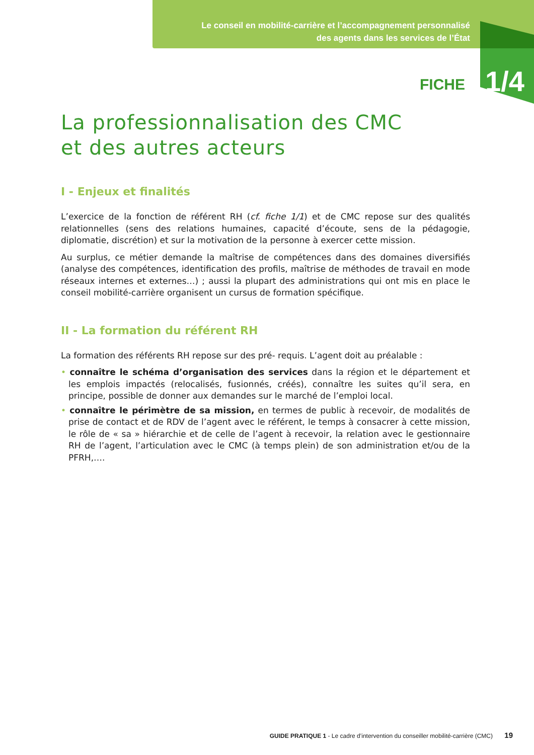Le conseil en mobilité-carrière et l’accompagnement personnalisé
des agents dans les services de l’État
FICHE 1/4
La professionnalisation des CMC
et des autres acteurs
I - Enjeux et finalités
L’exercice de la fonction de référent RH (cf. fiche 1/1) et de CMC repose sur des qualités relationnelles (sens des relations humaines, capacité d’écoute, sens de la pédagogie, diplomatie, discrétion) et sur la motivation de la personne à exercer cette mission.
Au surplus, ce métier demande la maîtrise de compétences dans des domaines diversifiés (analyse des compétences, identification des profils, maîtrise de méthodes de travail en mode réseaux internes et externes…) ; aussi la plupart des administrations qui ont mis en place le conseil mobilité-carrière organisent un cursus de formation spécifique.
II - La formation du référent RH
La formation des référents RH repose sur des pré- requis. L’agent doit au préalable :
• connaître le schéma d’organisation des services dans la région et le département et les emplois impactés (relocalisés, fusionnés, créés), connaître les suites qu’il sera, en principe, possible de donner aux demandes sur le marché de l’emploi local.
• connaître le périmètre de sa mission, en termes de public à recevoir, de modalités de prise de contact et de RDV de l’agent avec le référent, le temps à consacrer à cette mission, le rôle de « sa » hiérarchie et de celle de l’agent à recevoir, la relation avec le gestionnaire RH de l’agent, l’articulation avec le CMC (à temps plein) de son administration et/ou de la PFRH,….
GUIDE PRATIQUE 1 - Le cadre d’intervention du conseiller mobilité-carrière (CMC) 19